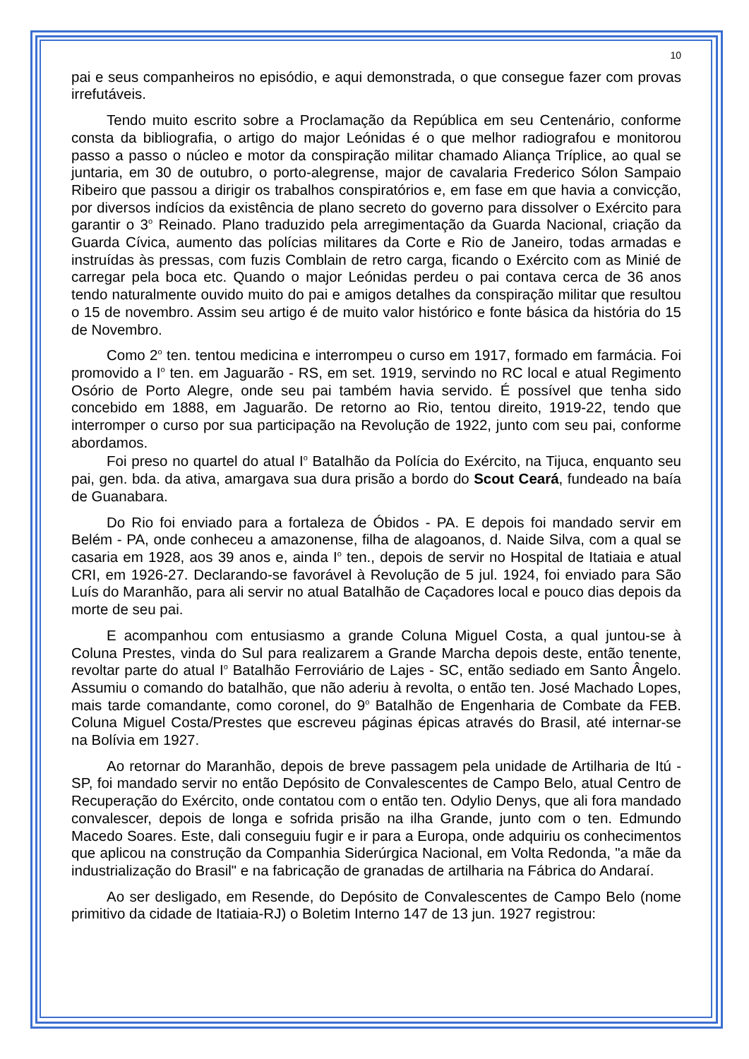10
pai e seus companheiros no episódio, e aqui demonstrada, o que consegue fazer com provas irrefutáveis.
Tendo muito escrito sobre a Proclamação da República em seu Centenário, conforme consta da bibliografia, o artigo do major Leónidas é o que melhor radiografou e monitorou passo a passo o núcleo e motor da conspiração militar chamado Aliança Tríplice, ao qual se juntaria, em 30 de outubro, o porto-alegrense, major de cavalaria Frederico Sólon Sampaio Ribeiro que passou a dirigir os trabalhos conspiratórios e, em fase em que havia a convicção, por diversos indícios da existência de plano secreto do governo para dissolver o Exército para garantir o 3<sup>o</sup> Reinado. Plano traduzido pela arregimentação da Guarda Nacional, criação da Guarda Cívica, aumento das polícias militares da Corte e Rio de Janeiro, todas armadas e instruídas às pressas, com fuzis Comblain de retro carga, ficando o Exército com as Minié de carregar pela boca etc. Quando o major Leónidas perdeu o pai contava cerca de 36 anos tendo naturalmente ouvido muito do pai e amigos detalhes da conspiração militar que resultou o 15 de novembro. Assim seu artigo é de muito valor histórico e fonte básica da história do 15 de Novembro.
Como 2<sup>o</sup> ten. tentou medicina e interrompeu o curso em 1917, formado em farmácia. Foi promovido a I<sup>o</sup> ten. em Jaguarão - RS, em set. 1919, servindo no RC local e atual Regimento Osório de Porto Alegre, onde seu pai também havia servido. É possível que tenha sido concebido em 1888, em Jaguarão. De retorno ao Rio, tentou direito, 1919-22, tendo que interromper o curso por sua participação na Revolução de 1922, junto com seu pai, conforme abordamos.
Foi preso no quartel do atual I<sup>o</sup> Batalhão da Polícia do Exército, na Tijuca, enquanto seu pai, gen. bda. da ativa, amargava sua dura prisão a bordo do Scout Ceará, fundeado na baía de Guanabara.
Do Rio foi enviado para a fortaleza de Óbidos - PA. E depois foi mandado servir em Belém - PA, onde conheceu a amazonense, filha de alagoanos, d. Naide Silva, com a qual se casaria em 1928, aos 39 anos e, ainda I<sup>o</sup> ten., depois de servir no Hospital de Itatiaia e atual CRI, em 1926-27. Declarando-se favorável à Revolução de 5 jul. 1924, foi enviado para São Luís do Maranhão, para ali servir no atual Batalhão de Caçadores local e pouco dias depois da morte de seu pai.
E acompanhou com entusiasmo a grande Coluna Miguel Costa, a qual juntou-se à Coluna Prestes, vinda do Sul para realizarem a Grande Marcha depois deste, então tenente, revoltar parte do atual I<sup>o</sup> Batalhão Ferroviário de Lajes - SC, então sediado em Santo Ângelo. Assumiu o comando do batalhão, que não aderiu à revolta, o então ten. José Machado Lopes, mais tarde comandante, como coronel, do 9<sup>o</sup> Batalhão de Engenharia de Combate da FEB. Coluna Miguel Costa/Prestes que escreveu páginas épicas através do Brasil, até internar-se na Bolívia em 1927.
Ao retornar do Maranhão, depois de breve passagem pela unidade de Artilharia de Itú - SP, foi mandado servir no então Depósito de Convalescentes de Campo Belo, atual Centro de Recuperação do Exército, onde contatou com o então ten. Odylio Denys, que ali fora mandado convalescer, depois de longa e sofrida prisão na ilha Grande, junto com o ten. Edmundo Macedo Soares. Este, dali conseguiu fugir e ir para a Europa, onde adquiriu os conhecimentos que aplicou na construção da Companhia Siderúrgica Nacional, em Volta Redonda, "a mãe da industrialização do Brasil" e na fabricação de granadas de artilharia na Fábrica do Andaraí.
Ao ser desligado, em Resende, do Depósito de Convalescentes de Campo Belo (nome primitivo da cidade de Itatiaia-RJ) o Boletim Interno 147 de 13 jun. 1927 registrou: